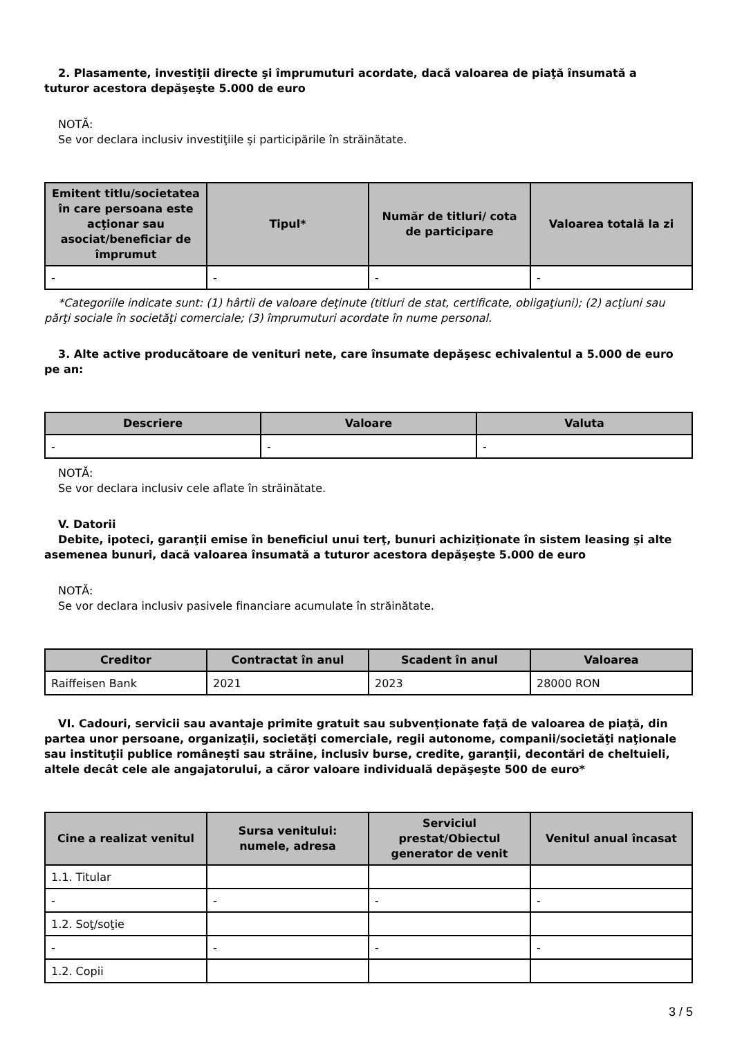2. Plasamente, investiţii directe şi împrumuturi acordate, dacă valoarea de piaţă însumată a
tuturor acestora depăşeşte 5.000 de euro
NOTĂ:
Se vor declara inclusiv investiţiile şi participările în străinătate.
| Emitent titlu/societatea în care persoana este acţionar sau asociat/beneficiar de împrumut | Tipul* | Număr de titluri/ cota de participare | Valoarea totală la zi |
| --- | --- | --- | --- |
| - | - | - | - |
*Categoriile indicate sunt: (1) hârtii de valoare deţinute (titluri de stat, certificate, obligaţiuni); (2) acţiuni sau
părţi sociale în societăţi comerciale; (3) împrumuturi acordate în nume personal.
3. Alte active producătoare de venituri nete, care însumate depăşesc echivalentul a 5.000 de euro
pe an:
| Descriere | Valoare | Valuta |
| --- | --- | --- |
| - | - | - |
NOTĂ:
Se vor declara inclusiv cele aflate în străinătate.
V. Datorii
Debite, ipoteci, garanţii emise în beneficiul unui terţ, bunuri achiziţionate în sistem leasing şi alte
asemenea bunuri, dacă valoarea însumată a tuturor acestora depăşeşte 5.000 de euro
NOTĂ:
Se vor declara inclusiv pasivele financiare acumulate în străinătate.
| Creditor | Contractat în anul | Scadent în anul | Valoarea |
| --- | --- | --- | --- |
| Raiffeisen Bank | 2021 | 2023 | 28000 RON |
VI. Cadouri, servicii sau avantaje primite gratuit sau subvenţionate faţă de valoarea de piaţă, din
partea unor persoane, organizaţii, societăţi comerciale, regii autonome, companii/societăţi naţionale sau instituţii publice româneşti sau străine, inclusiv burse, credite, garanţii, decontări de cheltuieli, altele decât cele ale angajatorului, a căror valoare individuală depăşeşte 500 de euro*
| Cine a realizat venitul | Sursa venitului: numele, adresa | Serviciul prestat/Obiectul generator de venit | Venitul anual încasat |
| --- | --- | --- | --- |
| 1.1. Titular | | | |
| - | - | - | - |
| 1.2. Soţ/soţie | | | |
| - | - | - | - |
| 1.2. Copii | | | |
3 / 5